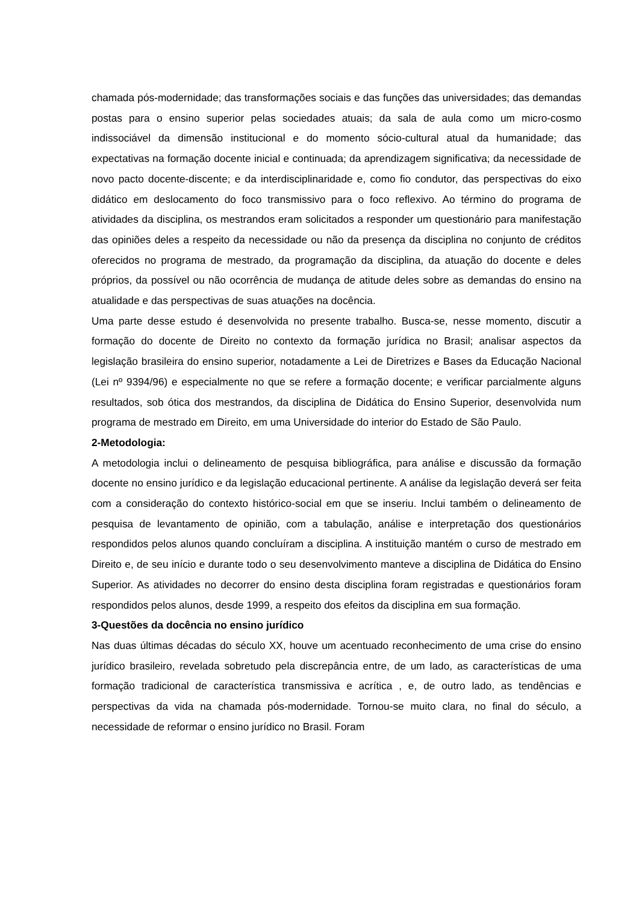chamada pós-modernidade; das transformações sociais e das funções das universidades; das demandas postas para o ensino superior pelas sociedades atuais; da sala de aula como um micro-cosmo indissociável da dimensão institucional e do momento sócio-cultural atual da humanidade; das expectativas na formação docente inicial e continuada; da aprendizagem significativa; da necessidade de novo pacto docente-discente; e da interdisciplinaridade e, como fio condutor, das perspectivas do eixo didático em deslocamento do foco transmissivo para o foco reflexivo. Ao término do programa de atividades da disciplina, os mestrandos eram solicitados a responder um questionário para manifestação das opiniões deles a respeito da necessidade ou não da presença da disciplina no conjunto de créditos oferecidos no programa de mestrado, da programação da disciplina, da atuação do docente e deles próprios, da possível ou não ocorrência de mudança de atitude deles sobre as demandas do ensino na atualidade e das perspectivas de suas atuações na docência.
Uma parte desse estudo é desenvolvida no presente trabalho. Busca-se, nesse momento, discutir a formação do docente de Direito no contexto da formação jurídica no Brasil; analisar aspectos da legislação brasileira do ensino superior, notadamente a Lei de Diretrizes e Bases da Educação Nacional (Lei nº 9394/96) e especialmente no que se refere a formação docente; e verificar parcialmente alguns resultados, sob ótica dos mestrandos, da disciplina de Didática do Ensino Superior, desenvolvida num programa de mestrado em Direito, em uma Universidade do interior do Estado de São Paulo.
2-Metodologia:
A metodologia inclui o delineamento de pesquisa bibliográfica, para análise e discussão da formação docente no ensino jurídico e da legislação educacional pertinente. A análise da legislação deverá ser feita com a consideração do contexto histórico-social em que se inseriu. Inclui também o delineamento de pesquisa de levantamento de opinião, com a tabulação, análise e interpretação dos questionários respondidos pelos alunos quando concluíram a disciplina. A instituição mantém o curso de mestrado em Direito e, de seu início e durante todo o seu desenvolvimento manteve a disciplina de Didática do Ensino Superior. As atividades no decorrer do ensino desta disciplina foram registradas e questionários foram respondidos pelos alunos, desde 1999, a respeito dos efeitos da disciplina em sua formação.
3-Questões da docência no ensino jurídico
Nas duas últimas décadas do século XX, houve um acentuado reconhecimento de uma crise do ensino jurídico brasileiro, revelada sobretudo pela discrepância entre, de um lado, as características de uma formação tradicional de característica transmissiva e acrítica , e, de outro lado, as tendências e perspectivas da vida na chamada pós-modernidade. Tornou-se muito clara, no final do século, a necessidade de reformar o ensino jurídico no Brasil. Foram